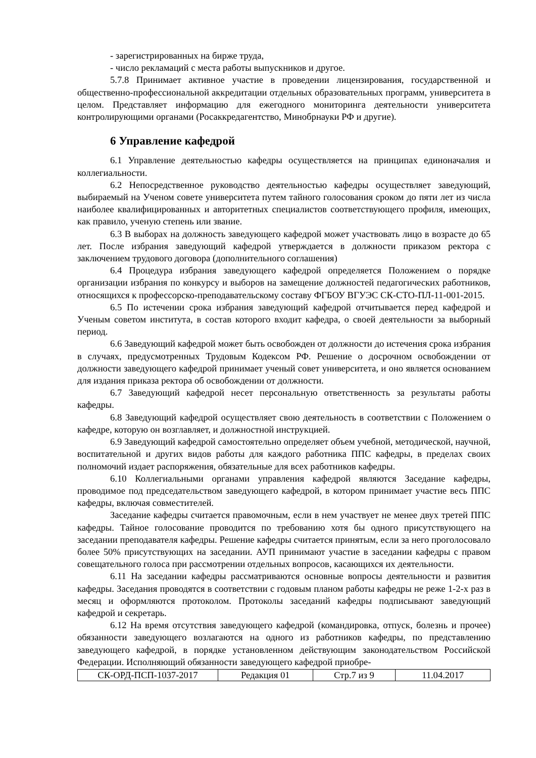- зарегистрированных на бирже труда,
- число рекламаций с места работы выпускников и другое.
5.7.8 Принимает активное участие в проведении лицензирования, государственной и общественно-профессиональной аккредитации отдельных образовательных программ, университета в целом. Представляет информацию для ежегодного мониторинга деятельности университета контролирующими органами (Росаккредагентство, Минобрнауки РФ и другие).
6 Управление кафедрой
6.1 Управление деятельностью кафедры осуществляется на принципах единоначалия и коллегиальности.
6.2 Непосредственное руководство деятельностью кафедры осуществляет заведующий, выбираемый на Ученом совете университета путем тайного голосования сроком до пяти лет из числа наиболее квалифицированных и авторитетных специалистов соответствующего профиля, имеющих, как правило, ученую степень или звание.
6.3 В выборах на должность заведующего кафедрой может участвовать лицо в возрасте до 65 лет. После избрания заведующий кафедрой утверждается в должности приказом ректора с заключением трудового договора (дополнительного соглашения)
6.4 Процедура избрания заведующего кафедрой определяется Положением о порядке организации избрания по конкурсу и выборов на замещение должностей педагогических работников, относящихся к профессорско-преподавательскому составу ФГБОУ ВГУЭС СК-СТО-ПЛ-11-001-2015.
6.5 По истечении срока избрания заведующий кафедрой отчитывается перед кафедрой и Ученым советом института, в состав которого входит кафедра, о своей деятельности за выборный период.
6.6 Заведующий кафедрой может быть освобожден от должности до истечения срока избрания в случаях, предусмотренных Трудовым Кодексом РФ. Решение о досрочном освобождении от должности заведующего кафедрой принимает ученый совет университета, и оно является основанием для издания приказа ректора об освобождении от должности.
6.7 Заведующий кафедрой несет персональную ответственность за результаты работы кафедры.
6.8 Заведующий кафедрой осуществляет свою деятельность в соответствии с Положением о кафедре, которую он возглавляет, и должностной инструкцией.
6.9 Заведующий кафедрой самостоятельно определяет объем учебной, методической, научной, воспитательной и других видов работы для каждого работника ППС кафедры, в пределах своих полномочий издает распоряжения, обязательные для всех работников кафедры.
6.10 Коллегиальными органами управления кафедрой являются Заседание кафедры, проводимое под председательством заведующего кафедрой, в котором принимает участие весь ППС кафедры, включая совместителей.
Заседание кафедры считается правомочным, если в нем участвует не менее двух третей ППС кафедры. Тайное голосование проводится по требованию хотя бы одного присутствующего на заседании преподавателя кафедры. Решение кафедры считается принятым, если за него проголосовало более 50% присутствующих на заседании. АУП принимают участие в заседании кафедры с правом совещательного голоса при рассмотрении отдельных вопросов, касающихся их деятельности.
6.11 На заседании кафедры рассматриваются основные вопросы деятельности и развития кафедры. Заседания проводятся в соответствии с годовым планом работы кафедры не реже 1-2-х раз в месяц и оформляются протоколом. Протоколы заседаний кафедры подписывают заведующий кафедрой и секретарь.
6.12 На время отсутствия заведующего кафедрой (командировка, отпуск, болезнь и прочее) обязанности заведующего возлагаются на одного из работников кафедры, по представлению заведующего кафедрой, в порядке установленном действующим законодательством Российской Федерации. Исполняющий обязанности заведующего кафедрой приобре-
| СК-ОРД-ПСП-1037-2017 | Редакция 01 | Стр.7 из 9 | 11.04.2017 |